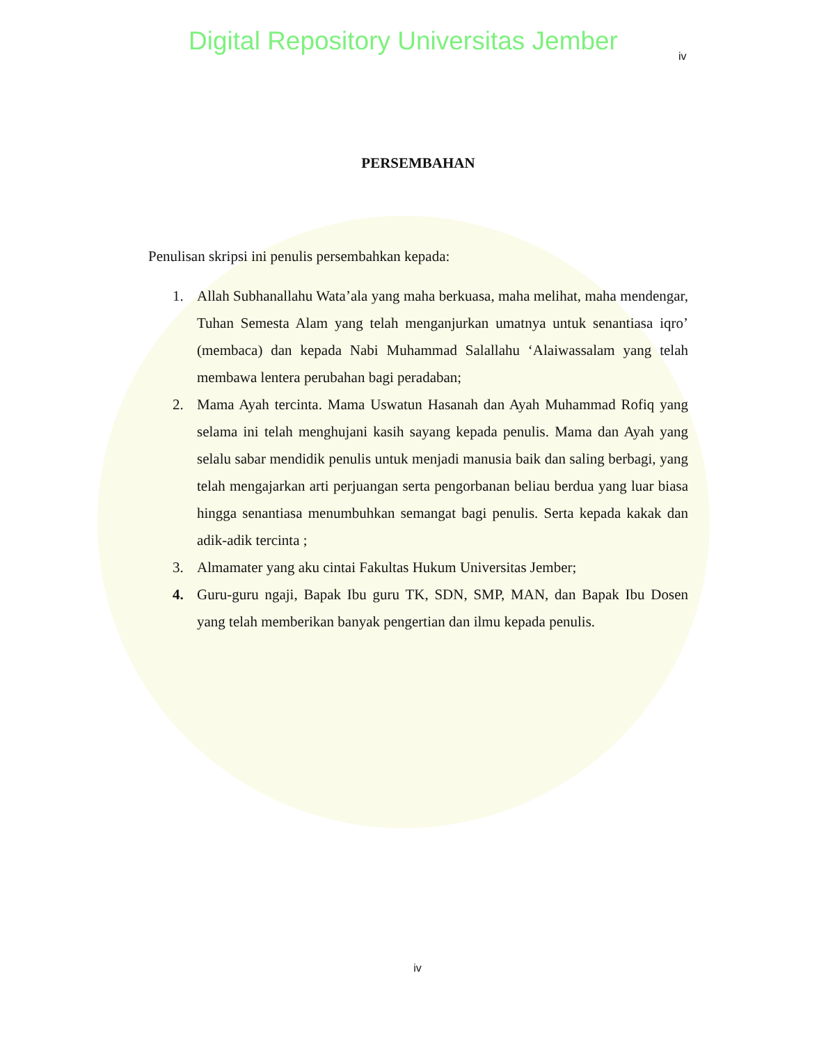Digital Repository Universitas Jember
iv
PERSEMBAHAN
Penulisan skripsi ini penulis persembahkan kepada:
1. Allah Subhanallahu Wata’ala yang maha berkuasa, maha melihat, maha mendengar, Tuhan Semesta Alam yang telah menganjurkan umatnya untuk senantiasa iqro’ (membaca) dan kepada Nabi Muhammad Salallahu ‘Alaiwassalam yang telah membawa lentera perubahan bagi peradaban;
2. Mama Ayah tercinta. Mama Uswatun Hasanah dan Ayah Muhammad Rofiq yang selama ini telah menghujani kasih sayang kepada penulis. Mama dan Ayah yang selalu sabar mendidik penulis untuk menjadi manusia baik dan saling berbagi, yang telah mengajarkan arti perjuangan serta pengorbanan beliau berdua yang luar biasa hingga senantiasa menumbuhkan semangat bagi penulis. Serta kepada kakak dan adik-adik tercinta ;
3. Almamater yang aku cintai Fakultas Hukum Universitas Jember;
4. Guru-guru ngaji, Bapak Ibu guru TK, SDN, SMP, MAN, dan Bapak Ibu Dosen yang telah memberikan banyak pengertian dan ilmu kepada penulis.
iv